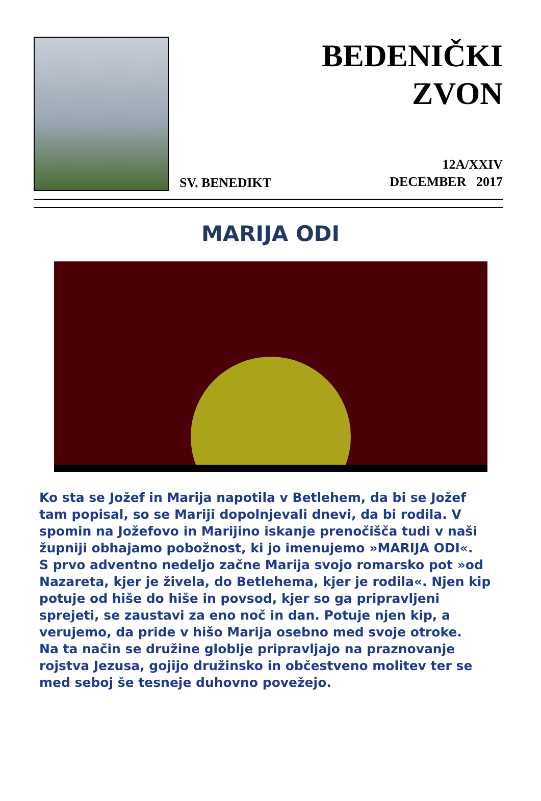BEDENIČKI
ZVON
SV. BENEDIKT
12A/XXIV
DECEMBER 2017
MARIJA ODI
Ko sta se Jožef in Marija napotila v Betlehem, da bi se Jožef tam popisal, so se Mariji dopolnjevali dnevi, da bi rodila. V spomin na Jožefovo in Marijino iskanje prenočišča tudi v naši župniji obhajamo pobožnost, ki jo imenujemo »MARIJA ODI«.
S prvo adventno nedeljo začne Marija svojo romarsko pot »od Nazareta, kjer je živela, do Betlehema, kjer je rodila«. Njen kip potuje od hiše do hiše in povsod, kjer so ga pripravljeni sprejeti, se zaustavi za eno noč in dan. Potuje njen kip, a verujemo, da pride v hišo Marija osebno med svoje otroke.
Na ta način se družine globlje pripravljajo na praznovanje rojstva Jezusa, gojijo družinsko in občestveno molitev ter se med seboj še tesneje duhovno povežejo.